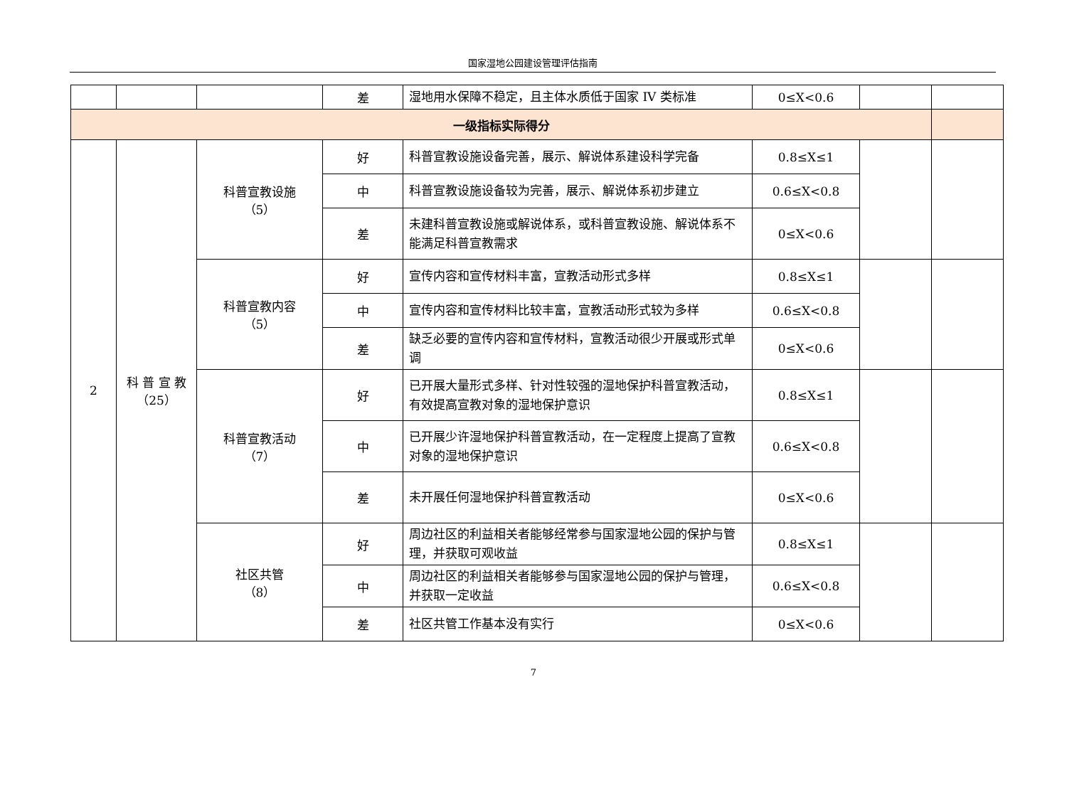国家湿地公园建设管理评估指南
| | | | 差 | 湿地用水保障不稳定，且主体水质低于国家 IV 类标准 | 0≤X<0.6 | | |
| 一级指标实际得分 | | | | | | | |
| 2 | 科 普 宣 教（25） | 科普宣教设施 （5） | 好 | 科普宣教设施设备完善，展示、解说体系建设科学完备 | 0.8≤X≤1 | | |
| | | | 中 | 科普宣教设施设备较为完善，展示、解说体系初步建立 | 0.6≤X<0.8 | | |
| | | | 差 | 未建科普宣教设施或解说体系，或科普宣教设施、解说体系不能满足科普宣教需求 | 0≤X<0.6 | | |
| | | 科普宣教内容 （5） | 好 | 宣传内容和宣传材料丰富，宣教活动形式多样 | 0.8≤X≤1 | | |
| | | | 中 | 宣传内容和宣传材料比较丰富，宣教活动形式较为多样 | 0.6≤X<0.8 | | |
| | | | 差 | 缺乏必要的宣传内容和宣传材料，宣教活动很少开展或形式单调 | 0≤X<0.6 | | |
| | | 科普宣教活动 （7） | 好 | 已开展大量形式多样、针对性较强的湿地保护科普宣教活动，有效提高宣教对象的湿地保护意识 | 0.8≤X≤1 | | |
| | | | 中 | 已开展少许湿地保护科普宣教活动，在一定程度上提高了宣教对象的湿地保护意识 | 0.6≤X<0.8 | | |
| | | | 差 | 未开展任何湿地保护科普宣教活动 | 0≤X<0.6 | | |
| | | 社区共管 （8） | 好 | 周边社区的利益相关者能够经常参与国家湿地公园的保护与管理，并获取可观收益 | 0.8≤X≤1 | | |
| | | | 中 | 周边社区的利益相关者能够参与国家湿地公园的保护与管理，并获取一定收益 | 0.6≤X<0.8 | | |
| | | | 差 | 社区共管工作基本没有实行 | 0≤X<0.6 | | |
7